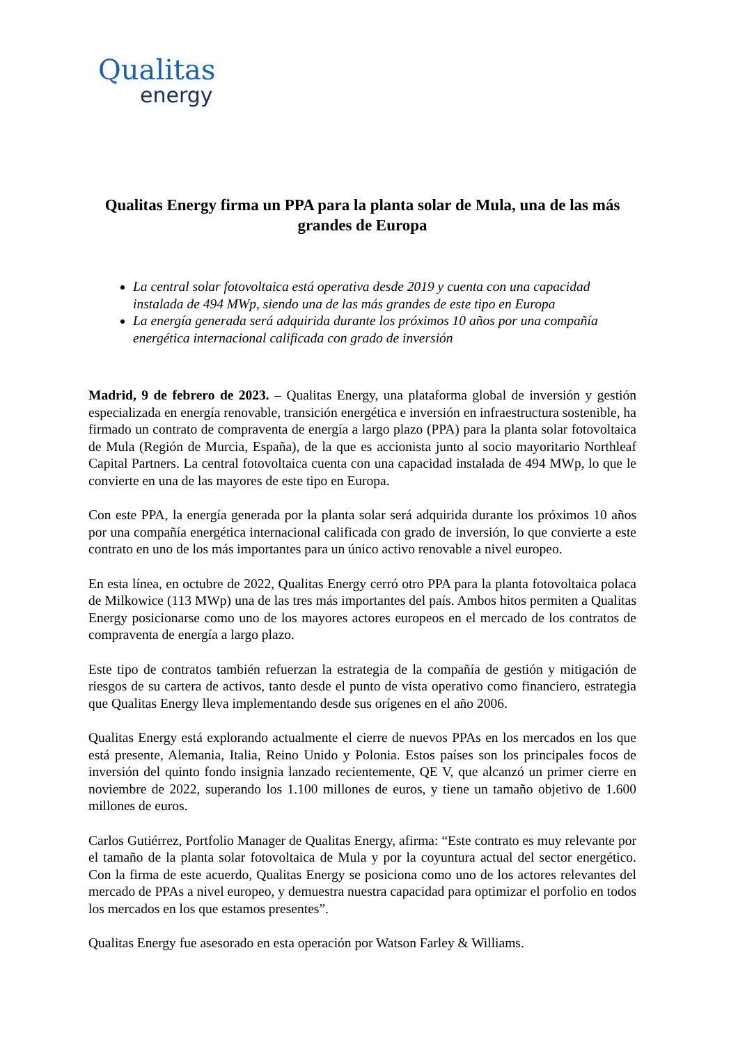Qualitas
energy
Qualitas Energy firma un PPA para la planta solar de Mula, una de las más grandes de Europa
La central solar fotovoltaica está operativa desde 2019 y cuenta con una capacidad instalada de 494 MWp, siendo una de las más grandes de este tipo en Europa
La energía generada será adquirida durante los próximos 10 años por una compañía energética internacional calificada con grado de inversión
Madrid, 9 de febrero de 2023. – Qualitas Energy, una plataforma global de inversión y gestión especializada en energía renovable, transición energética e inversión en infraestructura sostenible, ha firmado un contrato de compraventa de energía a largo plazo (PPA) para la planta solar fotovoltaica de Mula (Región de Murcia, España), de la que es accionista junto al socio mayoritario Northleaf Capital Partners. La central fotovoltaica cuenta con una capacidad instalada de 494 MWp, lo que le convierte en una de las mayores de este tipo en Europa.
Con este PPA, la energía generada por la planta solar será adquirida durante los próximos 10 años por una compañía energética internacional calificada con grado de inversión, lo que convierte a este contrato en uno de los más importantes para un único activo renovable a nivel europeo.
En esta línea, en octubre de 2022, Qualitas Energy cerró otro PPA para la planta fotovoltaica polaca de Milkowice (113 MWp) una de las tres más importantes del país. Ambos hitos permiten a Qualitas Energy posicionarse como uno de los mayores actores europeos en el mercado de los contratos de compraventa de energía a largo plazo.
Este tipo de contratos también refuerzan la estrategia de la compañía de gestión y mitigación de riesgos de su cartera de activos, tanto desde el punto de vista operativo como financiero, estrategia que Qualitas Energy lleva implementando desde sus orígenes en el año 2006.
Qualitas Energy está explorando actualmente el cierre de nuevos PPAs en los mercados en los que está presente, Alemania, Italia, Reino Unido y Polonia. Estos países son los principales focos de inversión del quinto fondo insignia lanzado recientemente, QE V, que alcanzó un primer cierre en noviembre de 2022, superando los 1.100 millones de euros, y tiene un tamaño objetivo de 1.600 millones de euros.
Carlos Gutiérrez, Portfolio Manager de Qualitas Energy, afirma: “Este contrato es muy relevante por el tamaño de la planta solar fotovoltaica de Mula y por la coyuntura actual del sector energético. Con la firma de este acuerdo, Qualitas Energy se posiciona como uno de los actores relevantes del mercado de PPAs a nivel europeo, y demuestra nuestra capacidad para optimizar el porfolio en todos los mercados en los que estamos presentes”.
Qualitas Energy fue asesorado en esta operación por Watson Farley & Williams.